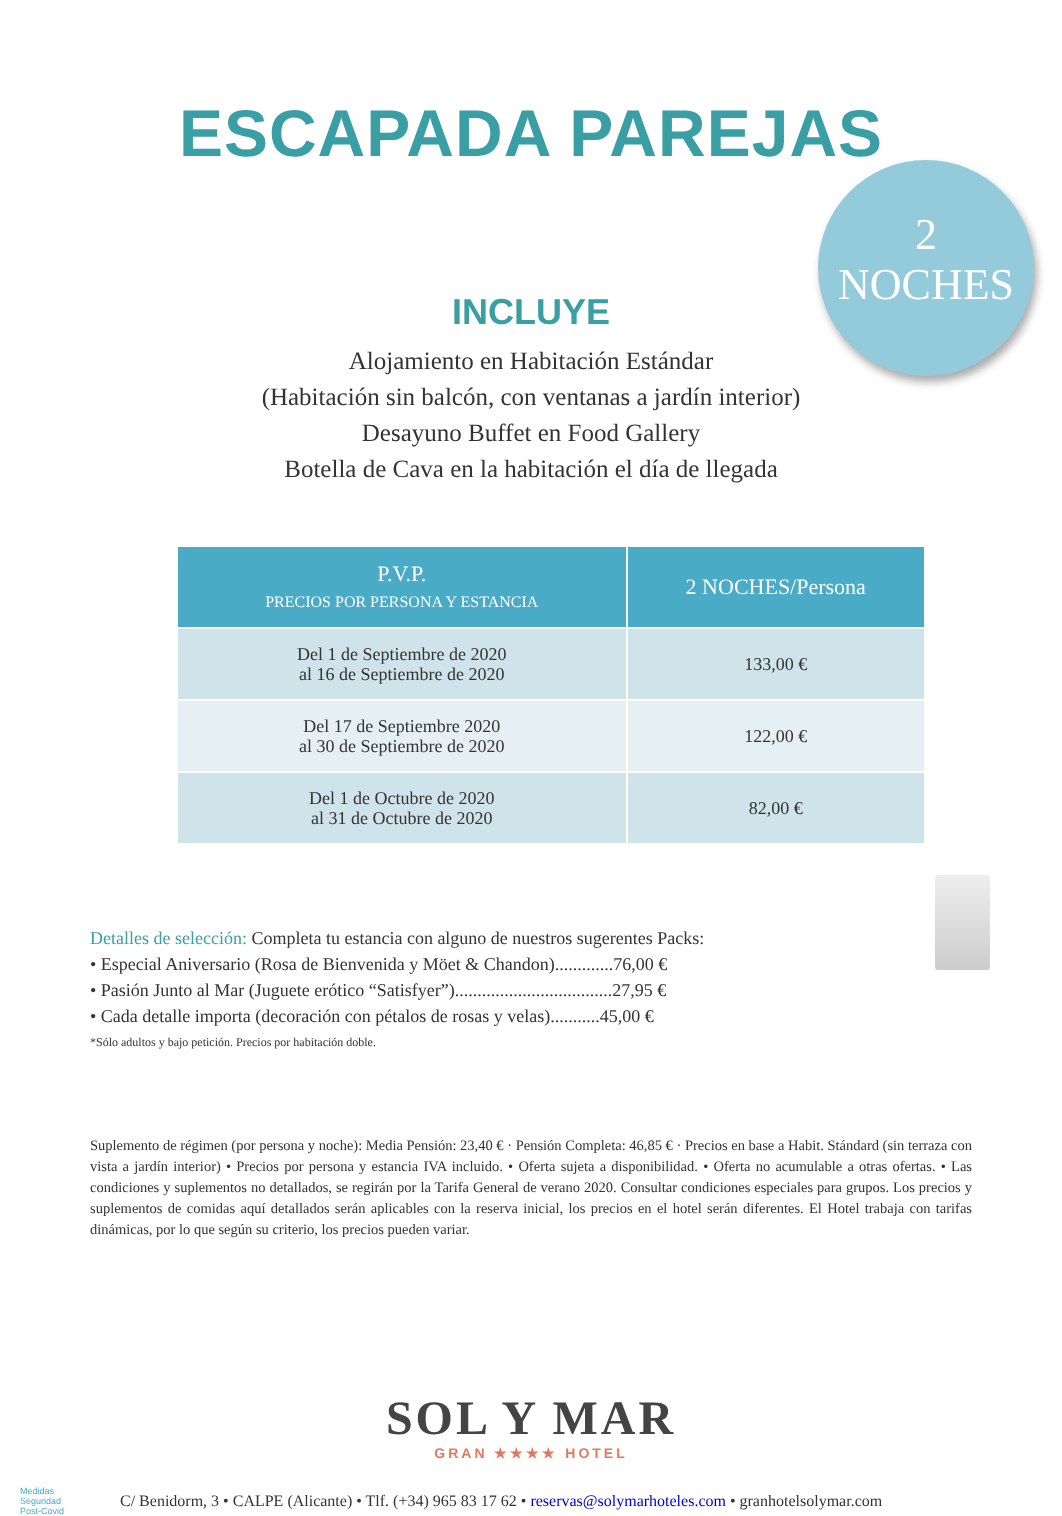ESCAPADA PAREJAS
2
NOCHES
INCLUYE
Alojamiento en Habitación Estándar
(Habitación sin balcón, con ventanas a jardín interior)
Desayuno Buffet en Food Gallery
Botella de Cava en la habitación el día de llegada
| P.V.P. PRECIOS POR PERSONA Y ESTANCIA | 2 NOCHES/Persona |
| --- | --- |
| Del 1 de Septiembre de 2020 al 16 de Septiembre de 2020 | 133,00 € |
| Del 17 de Septiembre 2020 al 30 de Septiembre de 2020 | 122,00 € |
| Del 1 de Octubre de 2020 al 31 de Octubre de 2020 | 82,00 € |
Detalles de selección: Completa tu estancia con alguno de nuestros sugerentes Packs:
• Especial Aniversario (Rosa de Bienvenida y Möet & Chandon).............76,00 €
• Pasión Junto al Mar (Juguete erótico “Satisfyer”)...................................27,95 €
• Cada detalle importa (decoración con pétalos de rosas y velas)...........45,00 €
*Sólo adultos y bajo petición. Precios por habitación doble.
Suplemento de régimen (por persona y noche): Media Pensión: 23,40 € · Pensión Completa: 46,85 € · Precios en base a Habit. Stándard (sin terraza con vista a jardín interior) • Precios por persona y estancia IVA incluido. • Oferta sujeta a disponibilidad. • Oferta no acumulable a otras ofertas. • Las condiciones y suplementos no detallados, se regirán por la Tarifa General de verano 2020. Consultar condiciones especiales para grupos. Los precios y suplementos de comidas aquí detallados serán aplicables con la reserva inicial, los precios en el hotel serán diferentes. El Hotel trabaja con tarifas dinámicas, por lo que según su criterio, los precios pueden variar.
SOL Y MAR
GRAN ★★★★ HOTEL
Medidas
Seguridad
Post-Covid
C/ Benidorm, 3 • CALPE (Alicante) • Tlf. (+34) 965 83 17 62 • reservas@solymarhoteles.com • granhotelsolymar.com